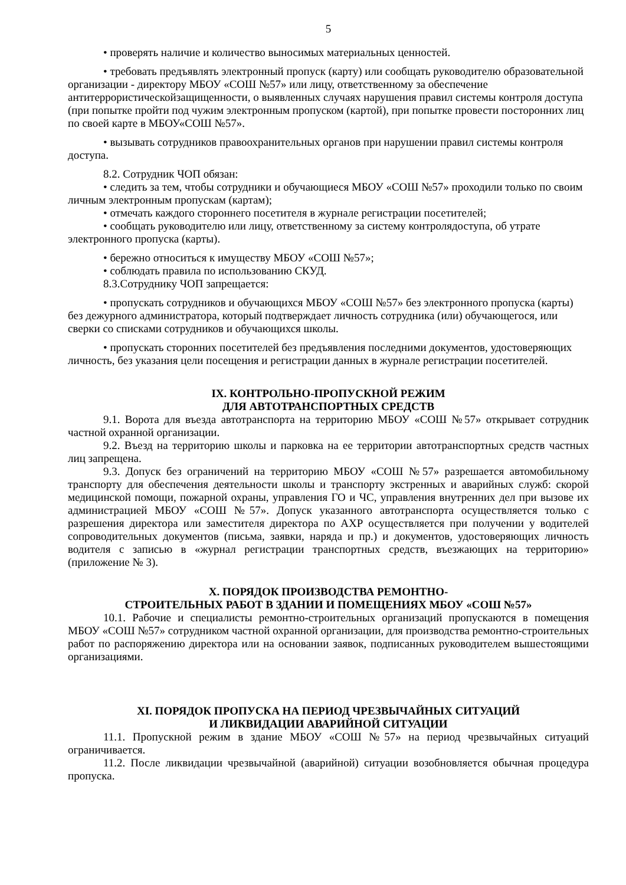5
• проверять наличие и количество выносимых материальных ценностей.
• требовать предъявлять электронный пропуск (карту) или сообщать руководителю образовательной организации - директору МБОУ «СОШ №57» или лицу, ответственному за обеспечение антитеррористическойзащищенности, о выявленных случаях нарушения правил системы контроля доступа (при попытке пройти под чужим электронным пропуском (картой), при попытке провести посторонних лиц по своей карте в МБОУ«СОШ №57».
• вызывать сотрудников правоохранительных органов при нарушении правил системы контроля доступа.
8.2. Сотрудник ЧОП обязан:
• следить за тем, чтобы сотрудники и обучающиеся МБОУ «СОШ №57» проходили только по своим личным электронным пропускам (картам);
• отмечать каждого стороннего посетителя в журнале регистрации посетителей;
• сообщать руководителю или лицу, ответственному за систему контролядоступа, об утрате электронного пропуска (карты).
• бережно относиться к имуществу МБОУ «СОШ №57»;
• соблюдать правила по использованию СКУД.
8.3.Сотруднику ЧОП запрещается:
• пропускать сотрудников и обучающихся МБОУ «СОШ №57» без электронного пропуска (карты) без дежурного администратора, который подтверждает личность сотрудника (или) обучающегося, или сверки со списками сотрудников и обучающихся школы.
• пропускать сторонних посетителей без предъявления последними документов, удостоверяющих личность, без указания цели посещения и регистрации данных в журнале регистрации посетителей.
IX. КОНТРОЛЬНО-ПРОПУСКНОЙ РЕЖИМ
ДЛЯ АВТОТРАНСПОРТНЫХ СРЕДСТВ
9.1. Ворота для въезда автотранспорта на территорию МБОУ «СОШ №57» открывает сотрудник частной охранной организации.
9.2. Въезд на территорию школы и парковка на ее территории автотранспортных средств частных лиц запрещена.
9.3. Допуск без ограничений на территорию МБОУ «СОШ №57» разрешается автомобильному транспорту для обеспечения деятельности школы и транспорту экстренных и аварийных служб: скорой медицинской помощи, пожарной охраны, управления ГО и ЧС, управления внутренних дел при вызове их администрацией МБОУ «СОШ №57». Допуск указанного автотранспорта осуществляется только с разрешения директора или заместителя директора по АХР осуществляется при получении у водителей сопроводительных документов (письма, заявки, наряда и пр.) и документов, удостоверяющих личность водителя с записью в «журнал регистрации транспортных средств, въезжающих на территорию» (приложение № 3).
X. ПОРЯДОК ПРОИЗВОДСТВА РЕМОНТНО-
СТРОИТЕЛЬНЫХ РАБОТ В ЗДАНИИ И ПОМЕЩЕНИЯХ МБОУ «СОШ №57»
10.1. Рабочие и специалисты ремонтно-строительных организаций пропускаются в помещения МБОУ «СОШ №57» сотрудником частной охранной организации, для производства ремонтно-строительных работ по распоряжению директора или на основании заявок, подписанных руководителем вышестоящими организациями.
XI. ПОРЯДОК ПРОПУСКА НА ПЕРИОД ЧРЕЗВЫЧАЙНЫХ СИТУАЦИЙ
И ЛИКВИДАЦИИ АВАРИЙНОЙ СИТУАЦИИ
11.1. Пропускной режим в здание МБОУ «СОШ №57» на период чрезвычайных ситуаций ограничивается.
11.2. После ликвидации чрезвычайной (аварийной) ситуации возобновляется обычная процедура пропуска.